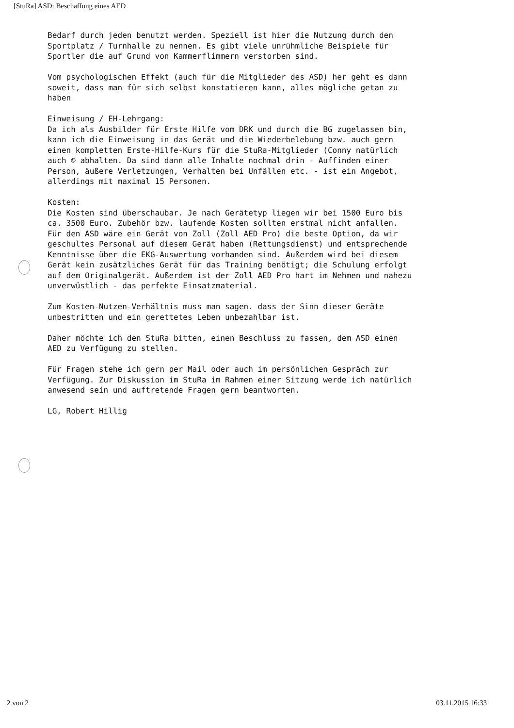[StuRa] ASD: Beschaffung eines AED
Bedarf durch jeden benutzt werden. Speziell ist hier die Nutzung durch den Sportplatz / Turnhalle zu nennen. Es gibt viele unrühmliche Beispiele für Sportler die auf Grund von Kammerflimmern verstorben sind.
Vom psychologischen Effekt (auch für die Mitglieder des ASD) her geht es dann soweit, dass man für sich selbst konstatieren kann, alles mögliche getan zu haben
Einweisung / EH-Lehrgang:
Da ich als Ausbilder für Erste Hilfe vom DRK und durch die BG zugelassen bin, kann ich die Einweisung in das Gerät und die Wiederbelebung bzw. auch gern einen kompletten Erste-Hilfe-Kurs für die StuRa-Mitglieder (Conny natürlich auch ☺ abhalten. Da sind dann alle Inhalte nochmal drin - Auffinden einer Person, äußere Verletzungen, Verhalten bei Unfällen etc. - ist ein Angebot, allerdings mit maximal 15 Personen.
Kosten:
Die Kosten sind überschaubar. Je nach Gerätetyp liegen wir bei 1500 Euro bis ca. 3500 Euro. Zubehör bzw. laufende Kosten sollten erstmal nicht anfallen. Für den ASD wäre ein Gerät von Zoll (Zoll AED Pro) die beste Option, da wir geschultes Personal auf diesem Gerät haben (Rettungsdienst) und entsprechende Kenntnisse über die EKG-Auswertung vorhanden sind. Außerdem wird bei diesem Gerät kein zusätzliches Gerät für das Training benötigt; die Schulung erfolgt auf dem Originalgerät. Außerdem ist der Zoll AED Pro hart im Nehmen und nahezu unverwüstlich - das perfekte Einsatzmaterial.
Zum Kosten-Nutzen-Verhältnis muss man sagen. dass der Sinn dieser Geräte unbestritten und ein gerettetes Leben unbezahlbar ist.
Daher möchte ich den StuRa bitten, einen Beschluss zu fassen, dem ASD einen AED zu Verfügung zu stellen.
Für Fragen stehe ich gern per Mail oder auch im persönlichen Gespräch zur Verfügung. Zur Diskussion im StuRa im Rahmen einer Sitzung werde ich natürlich anwesend sein und auftretende Fragen gern beantworten.
LG, Robert Hillig
2 von 2 03.11.2015 16:33